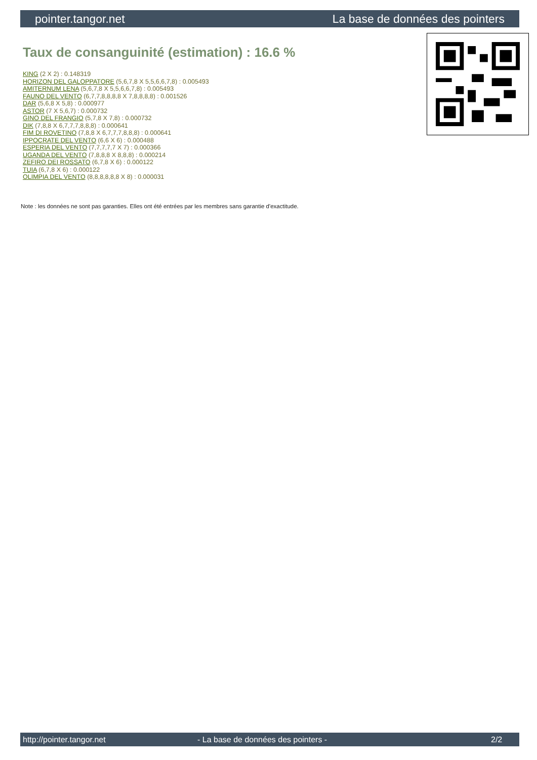pointer.tangor.net La base de données des pointers
Taux de consanguinité (estimation) : 16.6 %
KING (2 X 2) : 0.148319
HORIZON DEL GALOPPATORE (5,6,7,8 X 5,5,6,6,7,8) : 0.005493
AMITERNUM LENA (5,6,7,8 X 5,5,6,6,7,8) : 0.005493
FAUNO DEL VENTO (6,7,7,8,8,8,8 X 7,8,8,8,8) : 0.001526
DAR (5,6,8 X 5,8) : 0.000977
ASTOR (7 X 5,6,7) : 0.000732
GINO DEL FRANGIO (5,7,8 X 7,8) : 0.000732
DIK (7,8,8 X 6,7,7,7,8,8,8) : 0.000641
FIM DI ROVETINO (7,8,8 X 6,7,7,7,8,8,8) : 0.000641
IPPOCRATE DEL VENTO (6,6 X 6) : 0.000488
ESPERIA DEL VENTO (7,7,7,7,7 X 7) : 0.000366
UGANDA DEL VENTO (7,8,8,8 X 8,8,8) : 0.000214
ZEFIRO DEI ROSSATO (6,7,8 X 6) : 0.000122
TUIA (6,7,8 X 6) : 0.000122
OLIMPIA DEL VENTO (8,8,8,8,8,8 X 8) : 0.000031
Note : les données ne sont pas garanties. Elles ont été entrées par les membres sans garantie d'exactitude.
http://pointer.tangor.net - La base de données des pointers - 2/2